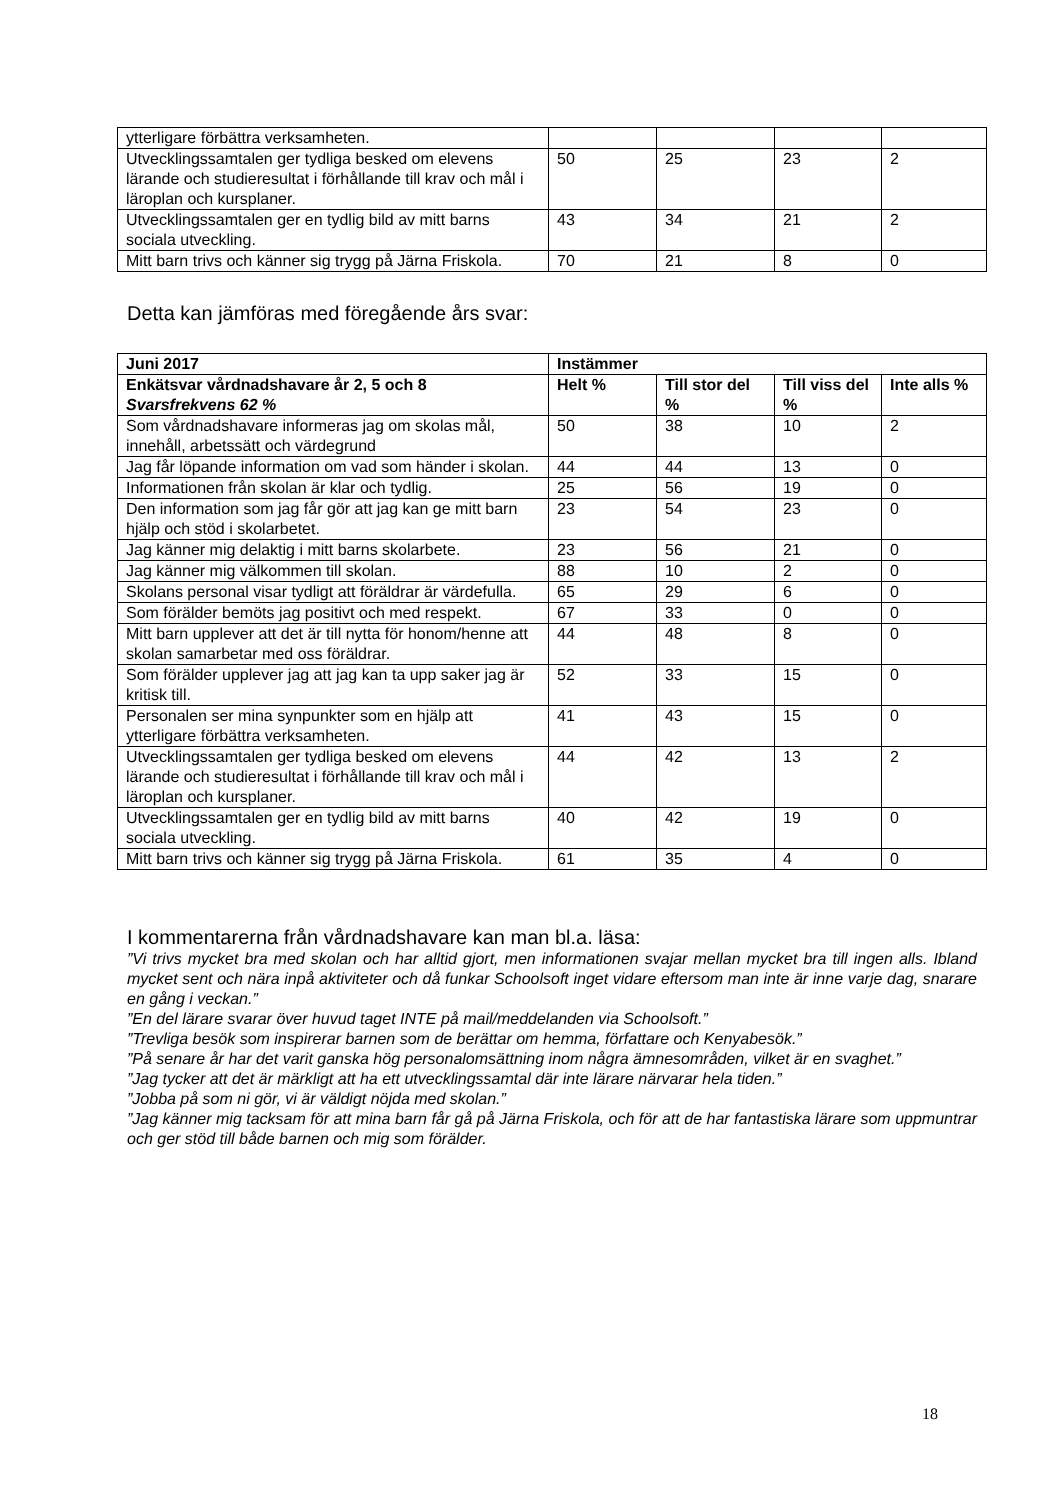| ytterligare förbättra verksamheten. | | | | |
| Utvecklingssamtalen ger tydliga besked om elevens lärande och studieresultat i förhållande till krav och mål i läroplan och kursplaner. | 50 | 25 | 23 | 2 |
| Utvecklingssamtalen ger en tydlig bild av mitt barns sociala utveckling. | 43 | 34 | 21 | 2 |
| Mitt barn trivs och känner sig trygg på Järna Friskola. | 70 | 21 | 8 | 0 |
Detta kan jämföras med föregående års svar:
| Juni 2017 | Instämmer | | | |
| --- | --- | --- | --- | --- |
| Enkätsvar vårdnadshavare år 2, 5 och 8 Svarsfrekvens 62 % | Helt % | Till stor del % | Till viss del % | Inte alls % |
| Som vårdnadshavare informeras jag om skolas mål, innehåll, arbetssätt och värdegrund | 50 | 38 | 10 | 2 |
| Jag får löpande information om vad som händer i skolan. | 44 | 44 | 13 | 0 |
| Informationen från skolan är klar och tydlig. | 25 | 56 | 19 | 0 |
| Den information som jag får gör att jag kan ge mitt barn hjälp och stöd i skolarbetet. | 23 | 54 | 23 | 0 |
| Jag känner mig delaktig i mitt barns skolarbete. | 23 | 56 | 21 | 0 |
| Jag känner mig välkommen till skolan. | 88 | 10 | 2 | 0 |
| Skolans personal visar tydligt att föräldrar är värdefulla. | 65 | 29 | 6 | 0 |
| Som förälder bemöts jag positivt och med respekt. | 67 | 33 | 0 | 0 |
| Mitt barn upplever att det är till nytta för honom/henne att skolan samarbetar med oss föräldrar. | 44 | 48 | 8 | 0 |
| Som förälder upplever jag att jag kan ta upp saker jag är kritisk till. | 52 | 33 | 15 | 0 |
| Personalen ser mina synpunkter som en hjälp att ytterligare förbättra verksamheten. | 41 | 43 | 15 | 0 |
| Utvecklingssamtalen ger tydliga besked om elevens lärande och studieresultat i förhållande till krav och mål i läroplan och kursplaner. | 44 | 42 | 13 | 2 |
| Utvecklingssamtalen ger en tydlig bild av mitt barns sociala utveckling. | 40 | 42 | 19 | 0 |
| Mitt barn trivs och känner sig trygg på Järna Friskola. | 61 | 35 | 4 | 0 |
I kommentarerna från vårdnadshavare kan man bl.a. läsa:
”Vi trivs mycket bra med skolan och har alltid gjort, men informationen svajar mellan mycket bra till ingen alls. Ibland mycket sent och nära inpå aktiviteter och då funkar Schoolsoft inget vidare eftersom man inte är inne varje dag, snarare en gång i veckan.”
”En del lärare svarar över huvud taget INTE på mail/meddelanden via Schoolsoft.”
”Trevliga besök som inspirerar barnen som de berättar om hemma, författare och Kenyabesök.”
”På senare år har det varit ganska hög personalomsättning inom några ämnesområden, vilket är en svaghet.”
”Jag tycker att det är märkligt att ha ett utvecklingssamtal där inte lärare närvarar hela tiden.”
”Jobba på som ni gör, vi är väldigt nöjda med skolan.”
”Jag känner mig tacksam för att mina barn får gå på Järna Friskola, och för att de har fantastiska lärare som uppmuntrar och ger stöd till både barnen och mig som förälder.
18